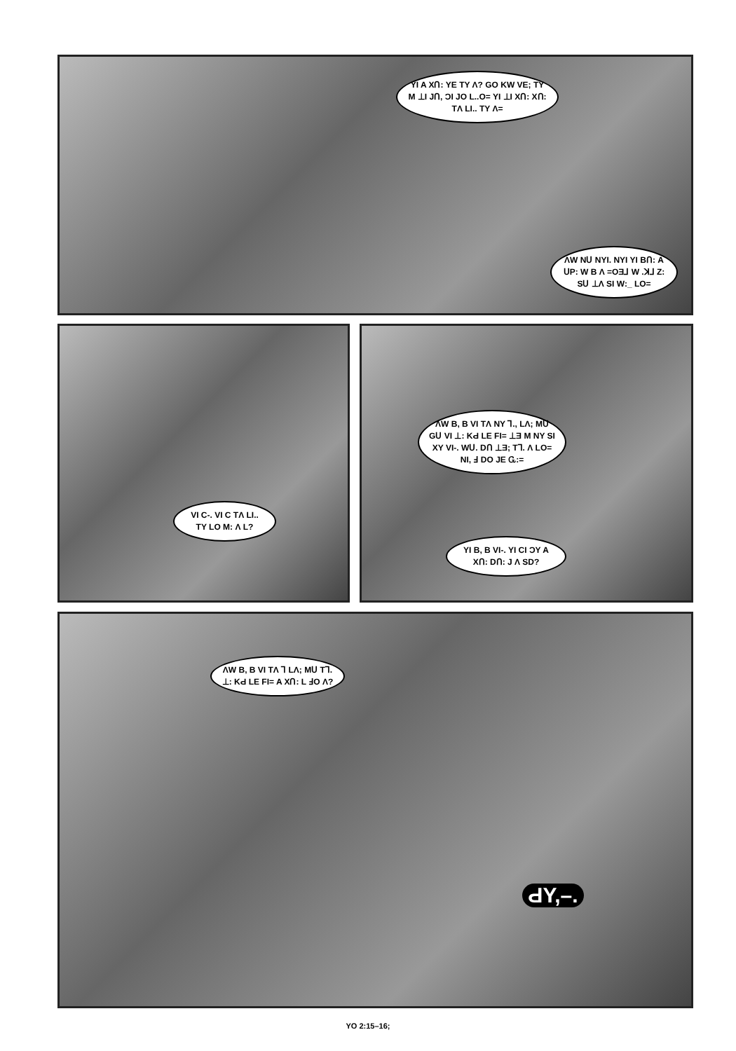YI A XՈ: YE TY Λ? GO KW VE; TY M ⊥I JՈ, ϽI JO L..O= YI ⊥I XՈ: XՈ: TΛ LI.. TY Λ=
ΛW NՍ NYI. NYI YI BՈ: A ՍP: W B Λ =OƎ⅃ W .ꓘ⅃ Z: SՍ ⊥Λ SI W:_ LO=
VI C-. VI C TΛ LI.. TY LO M: Λ L?
ΛW B, B VI TΛ NY ꓶ., LΛ; MՍ GՍ VI ⊥: KԀ LE FI= ⊥Ǝ M NY SI XY VI-. WՍ. DՈ ⊥Ǝ; Tꓶ. Λ LO= NI, Ⅎ DO JE Ꮹ:=
YI B, B VI-. YI CI ϽY A XՈ: DՈ: J Λ SD?
ΛW B, B VI TΛ ꓶ LΛ; MՍ Tꓶ. ⊥: KԀ LE FI= A XՈ: L ℲO Λ?
ԀY,–.
YO 2:15–16;